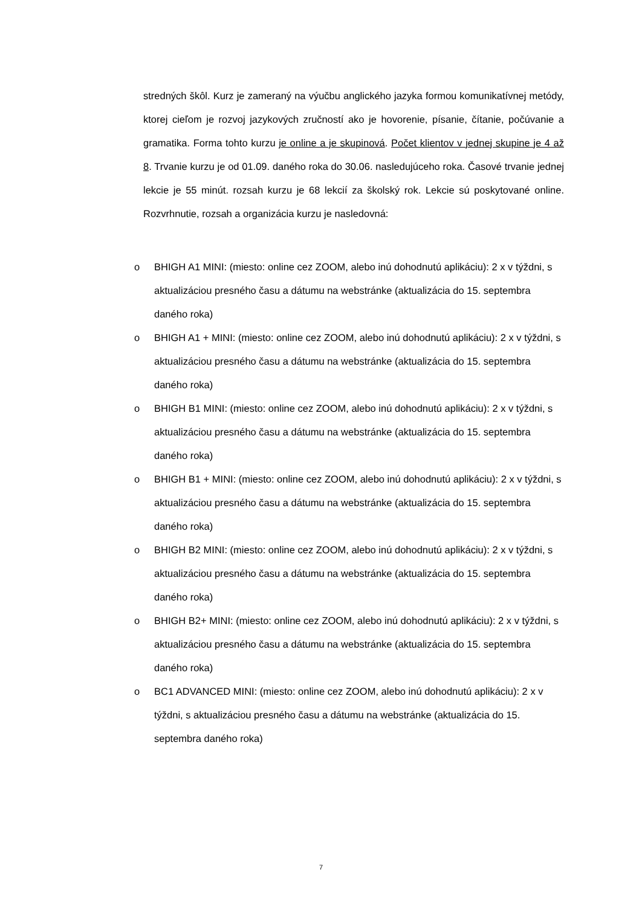stredných škôl. Kurz je zameraný na výučbu anglického jazyka formou komunikatívnej metódy, ktorej cieľom je rozvoj jazykových zručností ako je hovorenie, písanie, čítanie, počúvanie a gramatika. Forma tohto kurzu je online a je skupinová. Počet klientov v jednej skupine je 4 až 8. Trvanie kurzu je od 01.09. daného roka do 30.06. nasledujúceho roka. Časové trvanie jednej lekcie je 55 minút. rozsah kurzu je 68 lekcií za školský rok. Lekcie sú poskytované online. Rozvrhnutie, rozsah a organizácia kurzu je nasledovná:
o BHIGH A1 MINI: (miesto: online cez ZOOM, alebo inú dohodnutú aplikáciu): 2 x v týždni, s aktualizáciou presného času a dátumu na webstránke (aktualizácia do 15. septembra daného roka)
o BHIGH A1 + MINI: (miesto: online cez ZOOM, alebo inú dohodnutú aplikáciu): 2 x v týždni, s aktualizáciou presného času a dátumu na webstránke (aktualizácia do 15. septembra daného roka)
o BHIGH B1 MINI: (miesto: online cez ZOOM, alebo inú dohodnutú aplikáciu): 2 x v týždni, s aktualizáciou presného času a dátumu na webstránke (aktualizácia do 15. septembra daného roka)
o BHIGH B1 + MINI: (miesto: online cez ZOOM, alebo inú dohodnutú aplikáciu): 2 x v týždni, s aktualizáciou presného času a dátumu na webstránke (aktualizácia do 15. septembra daného roka)
o BHIGH B2 MINI: (miesto: online cez ZOOM, alebo inú dohodnutú aplikáciu): 2 x v týždni, s aktualizáciou presného času a dátumu na webstránke (aktualizácia do 15. septembra daného roka)
o BHIGH B2+ MINI: (miesto: online cez ZOOM, alebo inú dohodnutú aplikáciu): 2 x v týždni, s aktualizáciou presného času a dátumu na webstránke (aktualizácia do 15. septembra daného roka)
o BC1 ADVANCED MINI: (miesto: online cez ZOOM, alebo inú dohodnutú aplikáciu): 2 x v týždni, s aktualizáciou presného času a dátumu na webstránke (aktualizácia do 15. septembra daného roka)
7